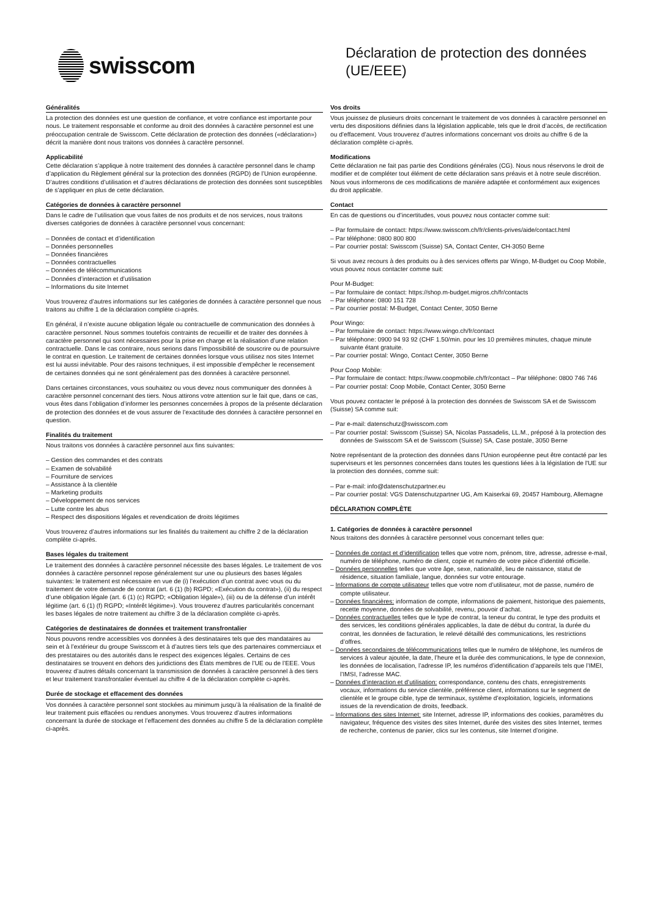swisscom
Déclaration de protection des données (UE/EEE)
Généralités
La protection des données est une question de confiance, et votre confiance est importante pour nous. Le traitement responsable et conforme au droit des données à caractère personnel est une préoccupation centrale de Swisscom. Cette déclaration de protection des données («déclaration») décrit la manière dont nous traitons vos données à caractère personnel.
Applicabilité
Cette déclaration s’applique à notre traitement des données à caractère personnel dans le champ d’application du Règlement général sur la protection des données (RGPD) de l’Union européenne. D’autres conditions d’utilisation et d’autres déclarations de protection des données sont susceptibles de s’appliquer en plus de cette déclaration.
Catégories de données à caractère personnel
Dans le cadre de l’utilisation que vous faites de nos produits et de nos services, nous traitons diverses catégories de données à caractère personnel vous concernant:
– Données de contact et d’identification
– Données personnelles
– Données financières
– Données contractuelles
– Données de télécommunications
– Données d’interaction et d’utilisation
– Informations du site Internet
Vous trouverez d’autres informations sur les catégories de données à caractère personnel que nous traitons au chiffre 1 de la déclaration complète ci-après.
En général, il n’existe aucune obligation légale ou contractuelle de communication des données à caractère personnel. Nous sommes toutefois contraints de recueillir et de traiter des données à caractère personnel qui sont nécessaires pour la prise en charge et la réalisation d’une relation contractuelle. Dans le cas contraire, nous serions dans l’impossibilité de souscrire ou de poursuivre le contrat en question. Le traitement de certaines données lorsque vous utilisez nos sites Internet est lui aussi inévitable. Pour des raisons techniques, il est impossible d’empêcher le recensement de certaines données qui ne sont généralement pas des données à caractère personnel.
Dans certaines circonstances, vous souhaitez ou vous devez nous communiquer des données à caractère personnel concernant des tiers. Nous attirons votre attention sur le fait que, dans ce cas, vous êtes dans l’obligation d’informer les personnes concernées à propos de la présente déclaration de protection des données et de vous assurer de l’exactitude des données à caractère personnel en question.
Finalités du traitement
Nous traitons vos données à caractère personnel aux fins suivantes:
– Gestion des commandes et des contrats
– Examen de solvabilité
– Fourniture de services
– Assistance à la clientèle
– Marketing produits
– Développement de nos services
– Lutte contre les abus
– Respect des dispositions légales et revendication de droits légitimes
Vous trouverez d’autres informations sur les finalités du traitement au chiffre 2 de la déclaration complète ci-après.
Bases légales du traitement
Le traitement des données à caractère personnel nécessite des bases légales. Le traitement de vos données à caractère personnel repose généralement sur une ou plusieurs des bases légales suivantes: le traitement est nécessaire en vue de (i) l’exécution d’un contrat avec vous ou du traitement de votre demande de contrat (art. 6 (1) (b) RGPD; «Exécution du contrat»), (ii) du respect d’une obligation légale (art. 6 (1) (c) RGPD; «Obligation légale»), (iii) ou de la défense d’un intérêt légitime (art. 6 (1) (f) RGPD; «Intérêt légitime»). Vous trouverez d’autres particularités concernant les bases légales de notre traitement au chiffre 3 de la déclaration complète ci-après.
Catégories de destinataires de données et traitement transfrontalier
Nous pouvons rendre accessibles vos données à des destinataires tels que des mandataires au sein et à l’extérieur du groupe Swisscom et à d’autres tiers tels que des partenaires commerciaux et des prestataires ou des autorités dans le respect des exigences légales. Certains de ces destinataires se trouvent en dehors des juridictions des États membres de l’UE ou de l’EEE. Vous trouverez d’autres détails concernant la transmission de données à caractère personnel à des tiers et leur traitement transfrontalier éventuel au chiffre 4 de la déclaration complète ci-après.
Durée de stockage et effacement des données
Vos données à caractère personnel sont stockées au minimum jusqu’à la réalisation de la finalité de leur traitement puis effacées ou rendues anonymes. Vous trouverez d’autres informations concernant la durée de stockage et l’effacement des données au chiffre 5 de la déclaration complète ci-après.
Vos droits
Vous jouissez de plusieurs droits concernant le traitement de vos données à caractère personnel en vertu des dispositions définies dans la législation applicable, tels que le droit d’accès, de rectification ou d’effacement. Vous trouverez d’autres informations concernant vos droits au chiffre 6 de la déclaration complète ci-après.
Modifications
Cette déclaration ne fait pas partie des Conditions générales (CG). Nous nous réservons le droit de modifier et de compléter tout élément de cette déclaration sans préavis et à notre seule discrétion. Nous vous informerons de ces modifications de manière adaptée et conformément aux exigences du droit applicable.
Contact
En cas de questions ou d’incertitudes, vous pouvez nous contacter comme suit:
– Par formulaire de contact: https://www.swisscom.ch/fr/clients-prives/aide/contact.html
– Par téléphone: 0800 800 800
– Par courrier postal: Swisscom (Suisse) SA, Contact Center, CH-3050 Berne
Si vous avez recours à des produits ou à des services offerts par Wingo, M-Budget ou Coop Mobile, vous pouvez nous contacter comme suit:
Pour M-Budget:
– Par formulaire de contact: https://shop.m-budget.migros.ch/fr/contacts
– Par téléphone: 0800 151 728
– Par courrier postal: M-Budget, Contact Center, 3050 Berne
Pour Wingo:
– Par formulaire de contact: https://www.wingo.ch/fr/contact
– Par téléphone: 0900 94 93 92 (CHF 1.50/min. pour les 10 premières minutes, chaque minute suivante étant gratuite.
– Par courrier postal: Wingo, Contact Center, 3050 Berne
Pour Coop Mobile:
– Par formulaire de contact: https://www.coopmobile.ch/fr/contact – Par téléphone: 0800 746 746
– Par courrier postal: Coop Mobile, Contact Center, 3050 Berne
Vous pouvez contacter le préposé à la protection des données de Swisscom SA et de Swisscom (Suisse) SA comme suit:
– Par e-mail: datenschutz@swisscom.com
– Par courrier postal: Swisscom (Suisse) SA, Nicolas Passadelis, LL.M., préposé à la protection des données de Swisscom SA et de Swisscom (Suisse) SA, Case postale, 3050 Berne
Notre représentant de la protection des données dans l'Union européenne peut être contacté par les superviseurs et les personnes concernées dans toutes les questions liées à la législation de l'UE sur la protection des données, comme suit:
– Par e-mail: info@datenschutzpartner.eu
– Par courrier postal: VGS Datenschutzpartner UG, Am Kaiserkai 69, 20457 Hambourg, Allemagne
DÉCLARATION COMPLÈTE
1. Catégories de données à caractère personnel
Nous traitons des données à caractère personnel vous concernant telles que:
– Données de contact et d’identification telles que votre nom, prénom, titre, adresse, adresse e-mail, numéro de téléphone, numéro de client, copie et numéro de votre pièce d’identité officielle.
– Données personnelles telles que votre âge, sexe, nationalité, lieu de naissance, statut de résidence, situation familiale, langue, données sur votre entourage.
– Informations de compte utilisateur telles que votre nom d’utilisateur, mot de passe, numéro de compte utilisateur.
– Données financières: information de compte, informations de paiement, historique des paiements, recette moyenne, données de solvabilité, revenu, pouvoir d’achat.
– Données contractuelles telles que le type de contrat, la teneur du contrat, le type des produits et des services, les conditions générales applicables, la date de début du contrat, la durée du contrat, les données de facturation, le relevé détaillé des communications, les restrictions d’offres.
– Données secondaires de télécommunications telles que le numéro de téléphone, les numéros de services à valeur ajoutée, la date, l’heure et la durée des communications, le type de connexion, les données de localisation, l’adresse IP, les numéros d’identification d’appareils tels que l’IMEI, l’IMSI, l’adresse MAC.
– Données d’interaction et d’utilisation: correspondance, contenu des chats, enregistrements vocaux, informations du service clientèle, préférence client, informations sur le segment de clientèle et le groupe cible, type de terminaux, système d’exploitation, logiciels, informations issues de la revendication de droits, feedback.
– Informations des sites Internet: site Internet, adresse IP, informations des cookies, paramètres du navigateur, fréquence des visites des sites Internet, durée des visites des sites Internet, termes de recherche, contenus de panier, clics sur les contenus, site Internet d’origine.